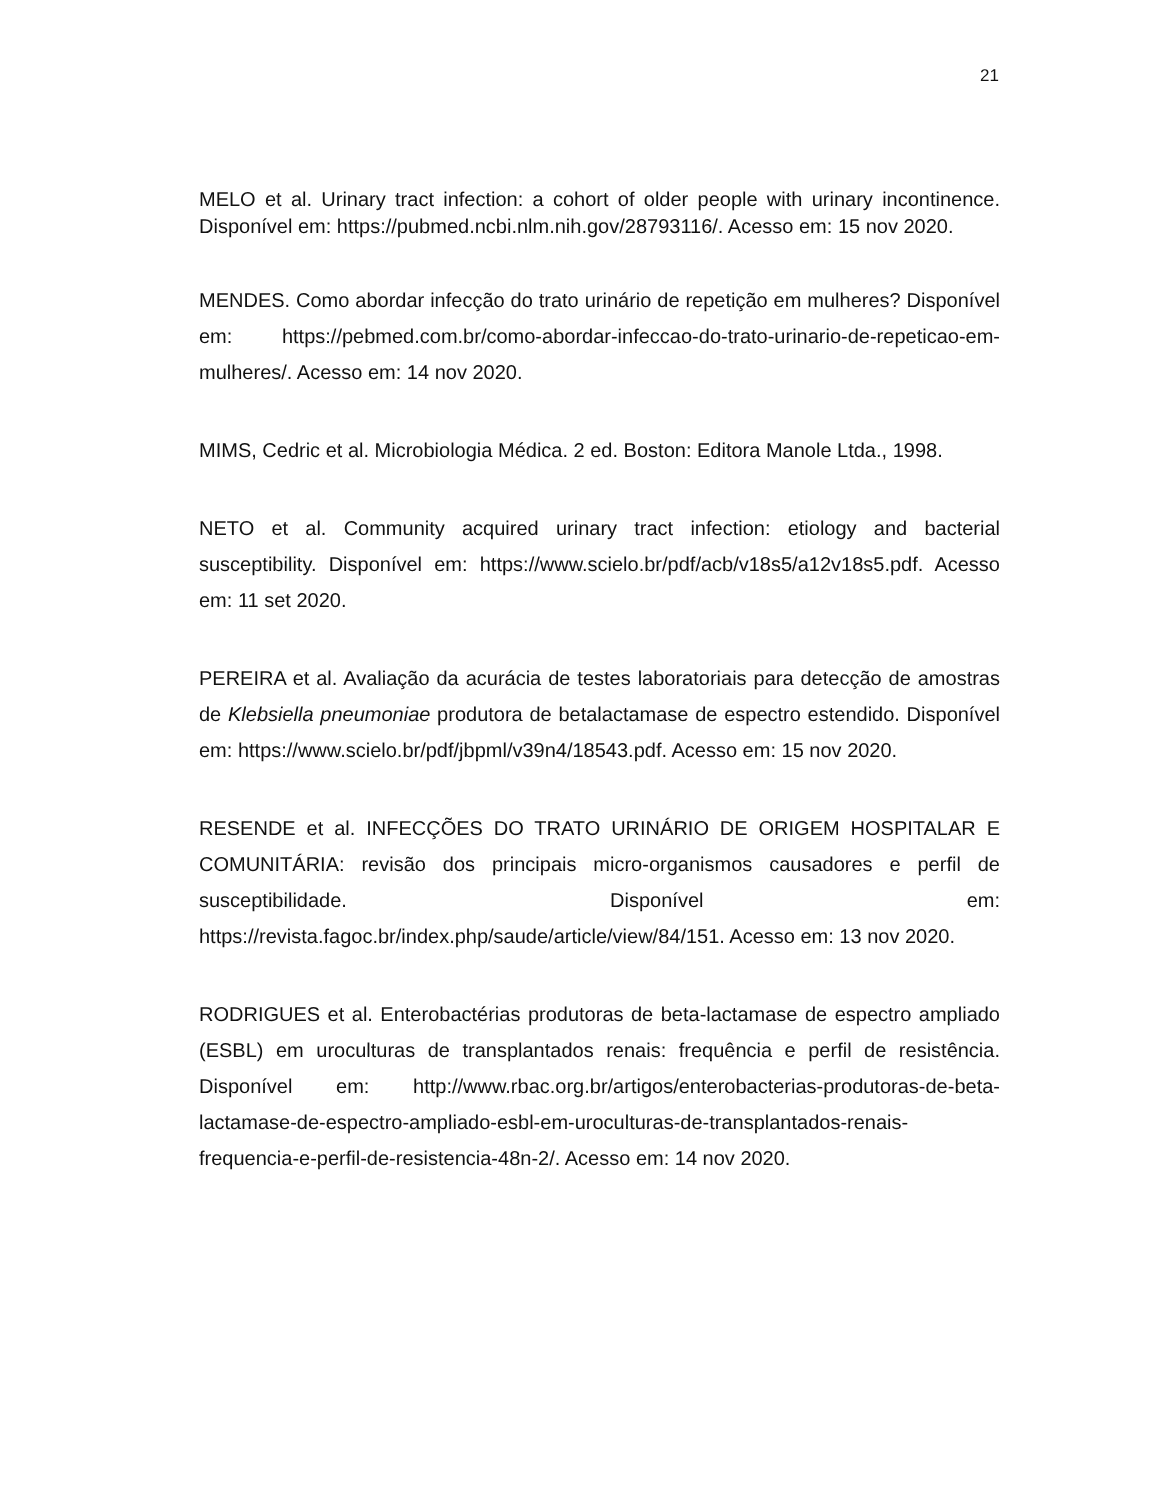21
MELO et al. Urinary tract infection: a cohort of older people with urinary incontinence. Disponível em: https://pubmed.ncbi.nlm.nih.gov/28793116/. Acesso em: 15 nov 2020.
MENDES. Como abordar infecção do trato urinário de repetição em mulheres? Disponível em: https://pebmed.com.br/como-abordar-infeccao-do-trato-urinario-de-repeticao-em-mulheres/. Acesso em: 14 nov 2020.
MIMS, Cedric et al. Microbiologia Médica. 2 ed. Boston: Editora Manole Ltda., 1998.
NETO et al. Community acquired urinary tract infection: etiology and bacterial susceptibility. Disponível em: https://www.scielo.br/pdf/acb/v18s5/a12v18s5.pdf. Acesso em: 11 set 2020.
PEREIRA et al. Avaliação da acurácia de testes laboratoriais para detecção de amostras de Klebsiella pneumoniae produtora de betalactamase de espectro estendido. Disponível em: https://www.scielo.br/pdf/jbpml/v39n4/18543.pdf. Acesso em: 15 nov 2020.
RESENDE et al. INFECÇÕES DO TRATO URINÁRIO DE ORIGEM HOSPITALAR E COMUNITÁRIA: revisão dos principais micro-organismos causadores e perfil de susceptibilidade. Disponível em: https://revista.fagoc.br/index.php/saude/article/view/84/151. Acesso em: 13 nov 2020.
RODRIGUES et al. Enterobactérias produtoras de beta-lactamase de espectro ampliado (ESBL) em uroculturas de transplantados renais: frequência e perfil de resistência. Disponível em: http://www.rbac.org.br/artigos/enterobacterias-produtoras-de-beta-lactamase-de-espectro-ampliado-esbl-em-uroculturas-de-transplantados-renais-frequencia-e-perfil-de-resistencia-48n-2/. Acesso em: 14 nov 2020.